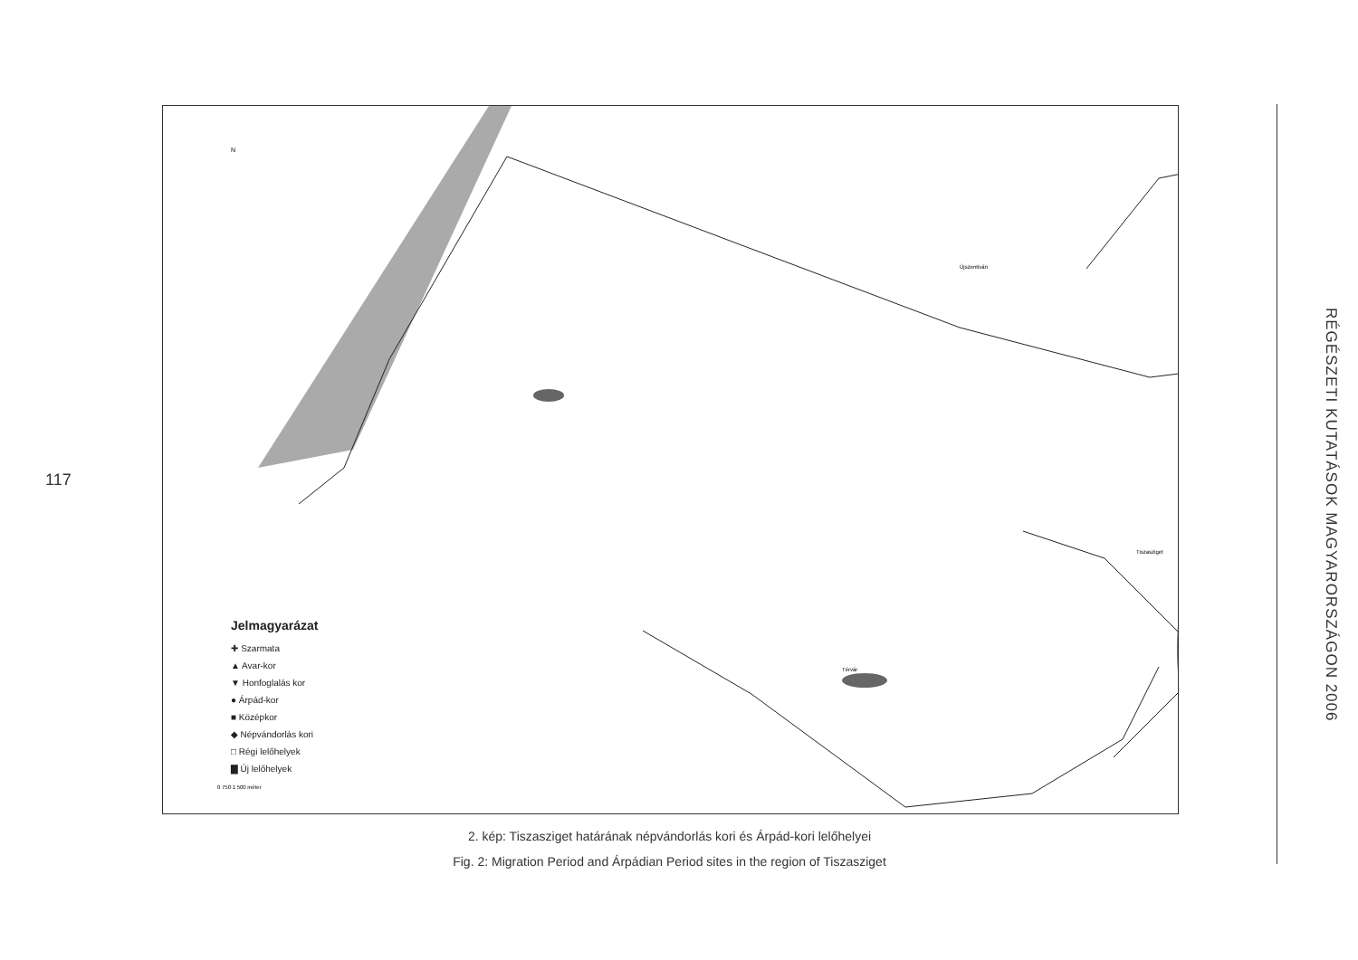117
RÉGÉSZETI KUTATÁSOK MAGYARORSZÁGON 2006
Jelmagyarázat
✚ Szarmata
▲ Avar-kor
▼ Honfoglalás kor
● Árpád-kor
■ Középkor
◆ Népvándorlás kori
□ Régi lelőhelyek
▇ Új lelőhelyek
Újszentiván
Tiszasziget
Térvár
0 750 1 500 méter
N
2. kép: Tiszasziget határának népvándorlás kori és Árpád-kori lelőhelyei
Fig. 2: Migration Period and Árpádian Period sites in the region of Tiszasziget